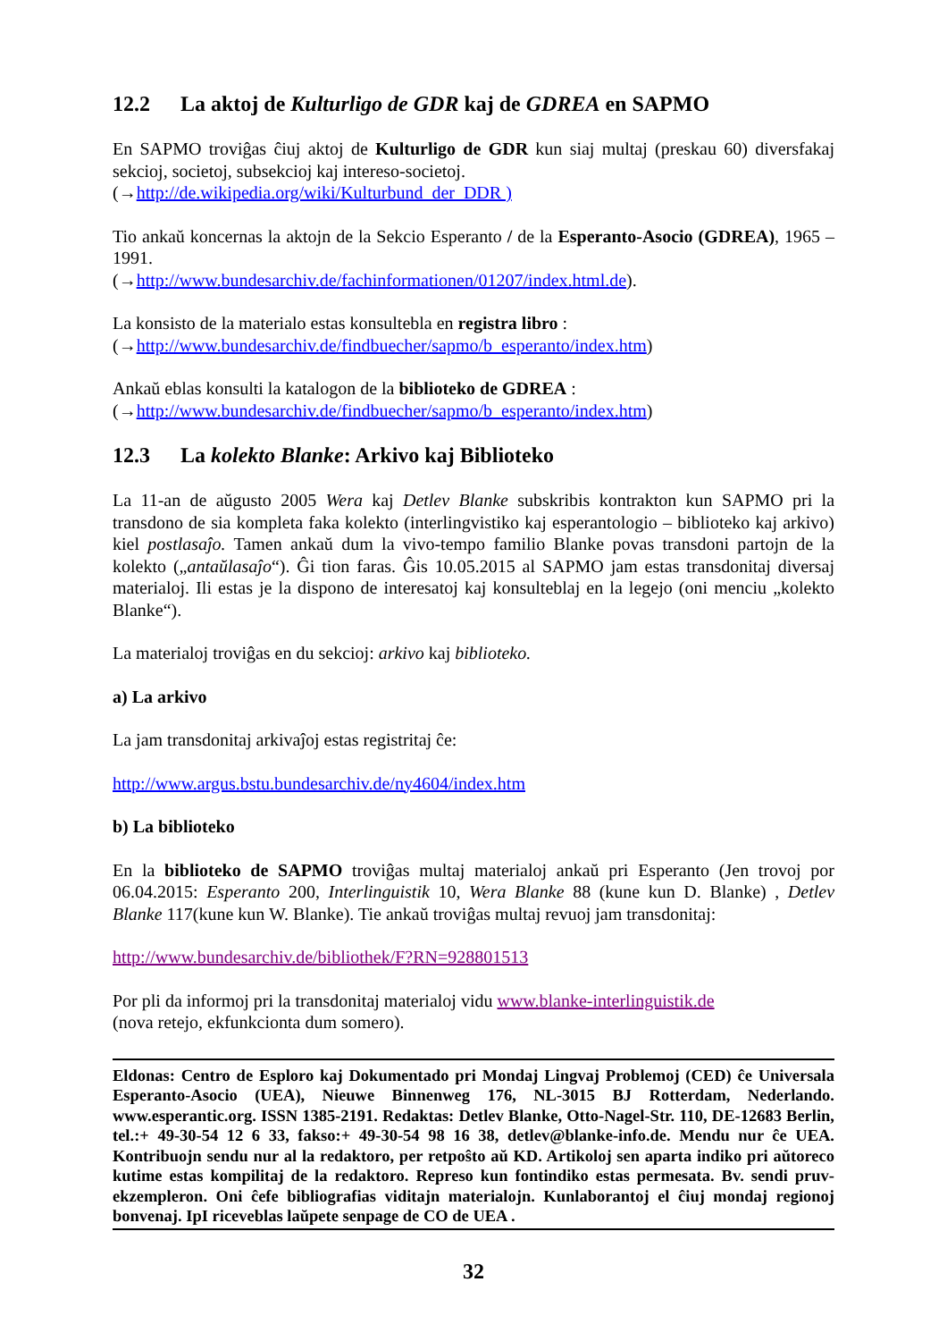12.2 La aktoj de Kulturligo de GDR kaj de GDREA en SAPMO
En SAPMO troviĝas ĉiuj aktoj de Kulturligo de GDR kun siaj multaj (preskau 60) diversfakaj sekcioj, societoj, subsekcioj kaj intereso-societoj.
(→http://de.wikipedia.org/wiki/Kulturbund_der_DDR )
Tio ankaŭ koncernas la aktojn de la Sekcio Esperanto / de la Esperanto-Asocio (GDREA), 1965 – 1991.
(→http://www.bundesarchiv.de/fachinformationen/01207/index.html.de).
La konsisto de la materialo estas konsultebla en registra libro :
(→http://www.bundesarchiv.de/findbuecher/sapmo/b_esperanto/index.htm)
Ankaŭ eblas konsulti la katalogon de la biblioteko de GDREA :
(→http://www.bundesarchiv.de/findbuecher/sapmo/b_esperanto/index.htm)
12.3 La kolekto Blanke: Arkivo kaj Biblioteko
La 11-an de aŭgusto 2005 Wera kaj Detlev Blanke subskribis kontrakton kun SAPMO pri la transdono de sia kompleta faka kolekto (interlingvistiko kaj esperantologio – biblioteko kaj arkivo) kiel postlasaĵo. Tamen ankaŭ dum la vivo-tempo familio Blanke povas transdoni partojn de la kolekto („antaŭlasaĵo“). Ĝi tion faras. Ĝis 10.05.2015 al SAPMO jam estas transdonitaj diversaj materialoj. Ili estas je la dispono de interesatoj kaj konsulteblaj en la legejo (oni menciu „kolekto Blanke“).
La materialoj troviĝas en du sekcioj: arkivo kaj biblioteko.
a) La arkivo
La jam transdonitaj arkivaĵoj estas registritaj ĉe:
http://www.argus.bstu.bundesarchiv.de/ny4604/index.htm
b) La biblioteko
En la biblioteko de SAPMO troviĝas multaj materialoj ankaŭ pri Esperanto (Jen trovoj por 06.04.2015: Esperanto 200, Interlinguistik 10, Wera Blanke 88 (kune kun D. Blanke) , Detlev Blanke 117(kune kun W. Blanke). Tie ankaŭ troviĝas multaj revuoj jam transdonitaj:
http://www.bundesarchiv.de/bibliothek/F?RN=928801513
Por pli da informoj pri la transdonitaj materialoj vidu www.blanke-interlinguistik.de
(nova retejo, ekfunkcionta dum somero).
Eldonas: Centro de Esploro kaj Dokumentado pri Mondaj Lingvaj Problemoj (CED) ĉe Universala Esperanto-Asocio (UEA), Nieuwe Binnenweg 176, NL-3015 BJ Rotterdam, Nederlando. www.esperantic.org. ISSN 1385-2191. Redaktas: Detlev Blanke, Otto-Nagel-Str. 110, DE-12683 Berlin, tel.:+ 49-30-54 12 6 33, fakso:+ 49-30-54 98 16 38, detlev@blanke-info.de. Mendu nur ĉe UEA. Kontribuojn sendu nur al la redaktoro, per retpoŝto aŭ KD. Artikoloj sen aparta indiko pri aŭtoreco kutime estas kompilitaj de la redaktoro. Represo kun fontindiko estas permesata. Bv. sendi pruv-ekzempleron. Oni ĉefe bibliografias viditajn materialojn. Kunlaborantoj el ĉiuj mondaj regionoj bonvenaj. IpI riceveblas laŭpete senpage de CO de UEA .
32